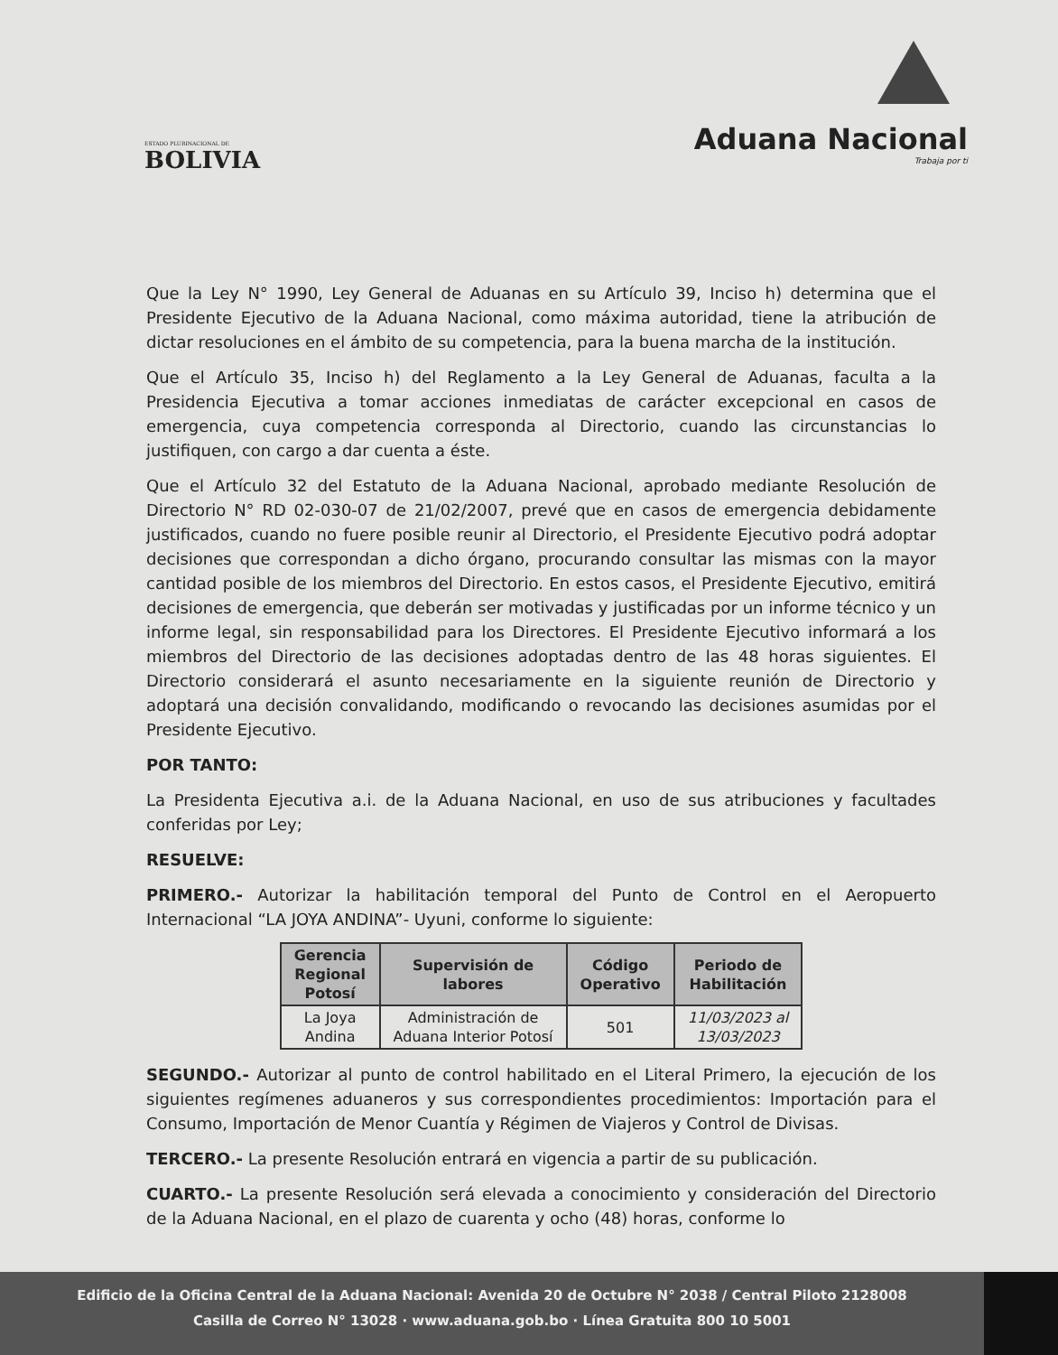ESTADO PLURINACIONAL DE
BOLIVIA
Aduana Nacional
Trabaja por ti
Que la Ley N° 1990, Ley General de Aduanas en su Artículo 39, Inciso h) determina que el Presidente Ejecutivo de la Aduana Nacional, como máxima autoridad, tiene la atribución de dictar resoluciones en el ámbito de su competencia, para la buena marcha de la institución.
Que el Artículo 35, Inciso h) del Reglamento a la Ley General de Aduanas, faculta a la Presidencia Ejecutiva a tomar acciones inmediatas de carácter excepcional en casos de emergencia, cuya competencia corresponda al Directorio, cuando las circunstancias lo justifiquen, con cargo a dar cuenta a éste.
Que el Artículo 32 del Estatuto de la Aduana Nacional, aprobado mediante Resolución de Directorio N° RD 02-030-07 de 21/02/2007, prevé que en casos de emergencia debidamente justificados, cuando no fuere posible reunir al Directorio, el Presidente Ejecutivo podrá adoptar decisiones que correspondan a dicho órgano, procurando consultar las mismas con la mayor cantidad posible de los miembros del Directorio. En estos casos, el Presidente Ejecutivo, emitirá decisiones de emergencia, que deberán ser motivadas y justificadas por un informe técnico y un informe legal, sin responsabilidad para los Directores. El Presidente Ejecutivo informará a los miembros del Directorio de las decisiones adoptadas dentro de las 48 horas siguientes. El Directorio considerará el asunto necesariamente en la siguiente reunión de Directorio y adoptará una decisión convalidando, modificando o revocando las decisiones asumidas por el Presidente Ejecutivo.
POR TANTO:
La Presidenta Ejecutiva a.i. de la Aduana Nacional, en uso de sus atribuciones y facultades conferidas por Ley;
RESUELVE:
PRIMERO.- Autorizar la habilitación temporal del Punto de Control en el Aeropuerto Internacional “LA JOYA ANDINA”- Uyuni, conforme lo siguiente:
| Gerencia Regional Potosí | Supervisión de labores | Código Operativo | Periodo de Habilitación |
| --- | --- | --- | --- |
| La Joya Andina | Administración de Aduana Interior Potosí | 501 | 11/03/2023 al 13/03/2023 |
SEGUNDO.- Autorizar al punto de control habilitado en el Literal Primero, la ejecución de los siguientes regímenes aduaneros y sus correspondientes procedimientos: Importación para el Consumo, Importación de Menor Cuantía y Régimen de Viajeros y Control de Divisas.
TERCERO.- La presente Resolución entrará en vigencia a partir de su publicación.
CUARTO.- La presente Resolución será elevada a conocimiento y consideración del Directorio de la Aduana Nacional, en el plazo de cuarenta y ocho (48) horas, conforme lo
Edificio de la Oficina Central de la Aduana Nacional: Avenida 20 de Octubre N° 2038 / Central Piloto 2128008
Casilla de Correo N° 13028 · www.aduana.gob.bo · Línea Gratuita 800 10 5001